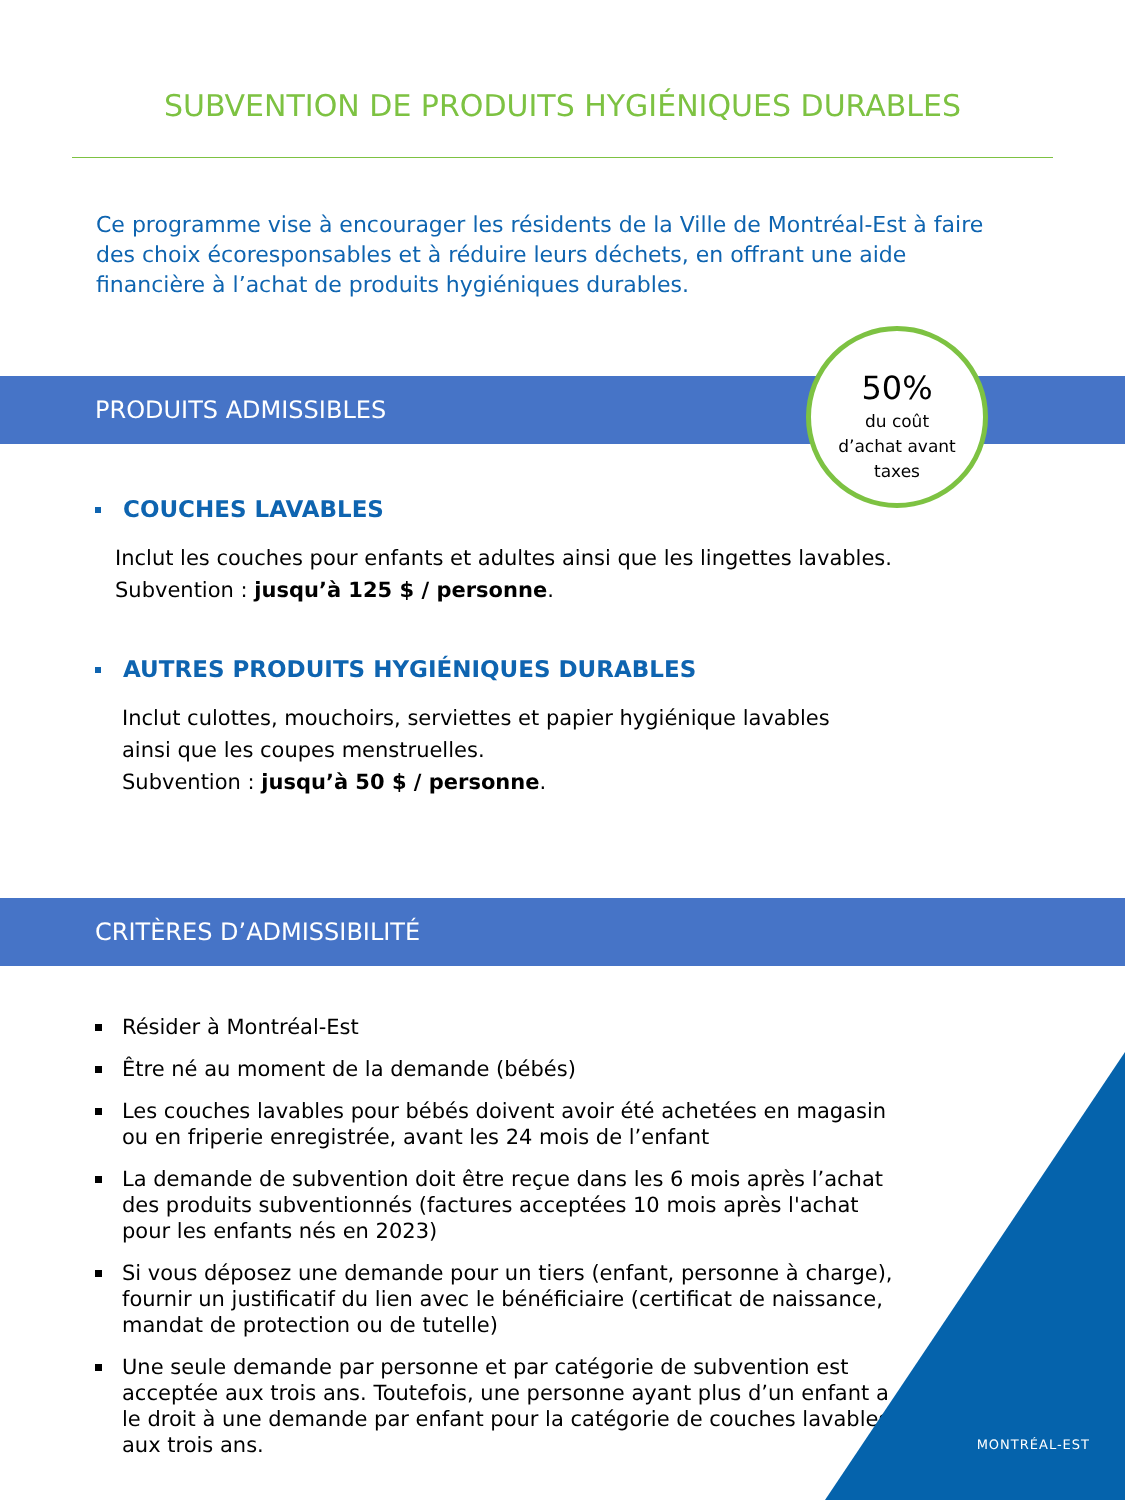SUBVENTION DE PRODUITS HYGIÉNIQUES DURABLES
Ce programme vise à encourager les résidents de la Ville de Montréal-Est à faire des choix écoresponsables et à réduire leurs déchets, en offrant une aide financière à l’achat de produits hygiéniques durables.
PRODUITS ADMISSIBLES
50%
du coût
d’achat avant
taxes
COUCHES LAVABLES
Inclut les couches pour enfants et adultes ainsi que les lingettes lavables.
Subvention : jusqu’à 125 $ / personne.
AUTRES PRODUITS HYGIÉNIQUES DURABLES
Inclut culottes, mouchoirs, serviettes et papier hygiénique lavables
ainsi que les coupes menstruelles.
Subvention : jusqu’à 50 $ / personne.
CRITÈRES D’ADMISSIBILITÉ
Résider à Montréal-Est
Être né au moment de la demande (bébés)
Les couches lavables pour bébés doivent avoir été achetées en magasin ou en friperie enregistrée, avant les 24 mois de l’enfant
La demande de subvention doit être reçue dans les 6 mois après l’achat des produits subventionnés (factures acceptées 10 mois après l'achat pour les enfants nés en 2023)
Si vous déposez une demande pour un tiers (enfant, personne à charge), fournir un justificatif du lien avec le bénéficiaire (certificat de naissance, mandat de protection ou de tutelle)
Une seule demande par personne et par catégorie de subvention est acceptée aux trois ans. Toutefois, une personne ayant plus d’un enfant a le droit à une demande par enfant pour la catégorie de couches lavables aux trois ans.
MONTRÉAL-EST